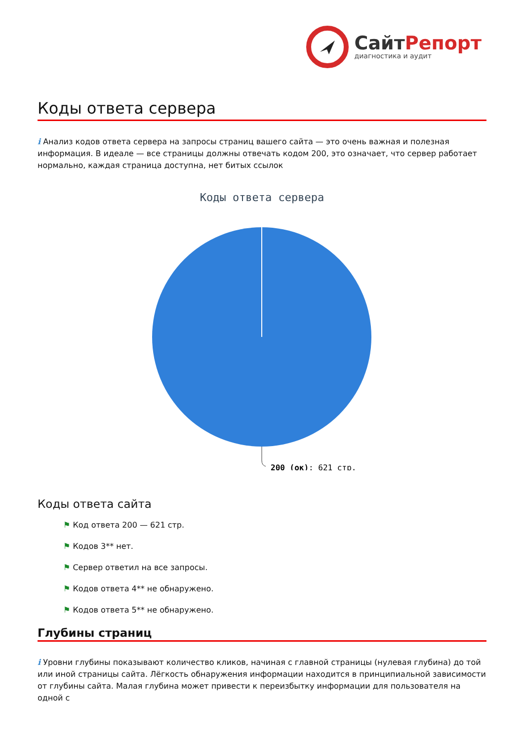СайтРепорт
диагностика и аудит
Коды ответа сервера
i Анализ кодов ответа сервера на запросы страниц вашего сайта — это очень важная и полезная информация. В идеале — все страницы должны отвечать кодом 200, это означает, что сервер работает нормально, каждая страница доступна, нет битых ссылок
Коды ответа сервера
200 (ок): 621 стр.
Коды ответа сайта
⚑ Код ответа 200 — 621 стр.
⚑ Кодов 3** нет.
⚑ Сервер ответил на все запросы.
⚑ Кодов ответа 4** не обнаружено.
⚑ Кодов ответа 5** не обнаружено.
Глубины страниц
i Уровни глубины показывают количество кликов, начиная с главной страницы (нулевая глубина) до той или иной страницы сайта. Лёгкость обнаружения информации находится в принципиальной зависимости от глубины сайта. Малая глубина может привести к переизбытку информации для пользователя на одной с